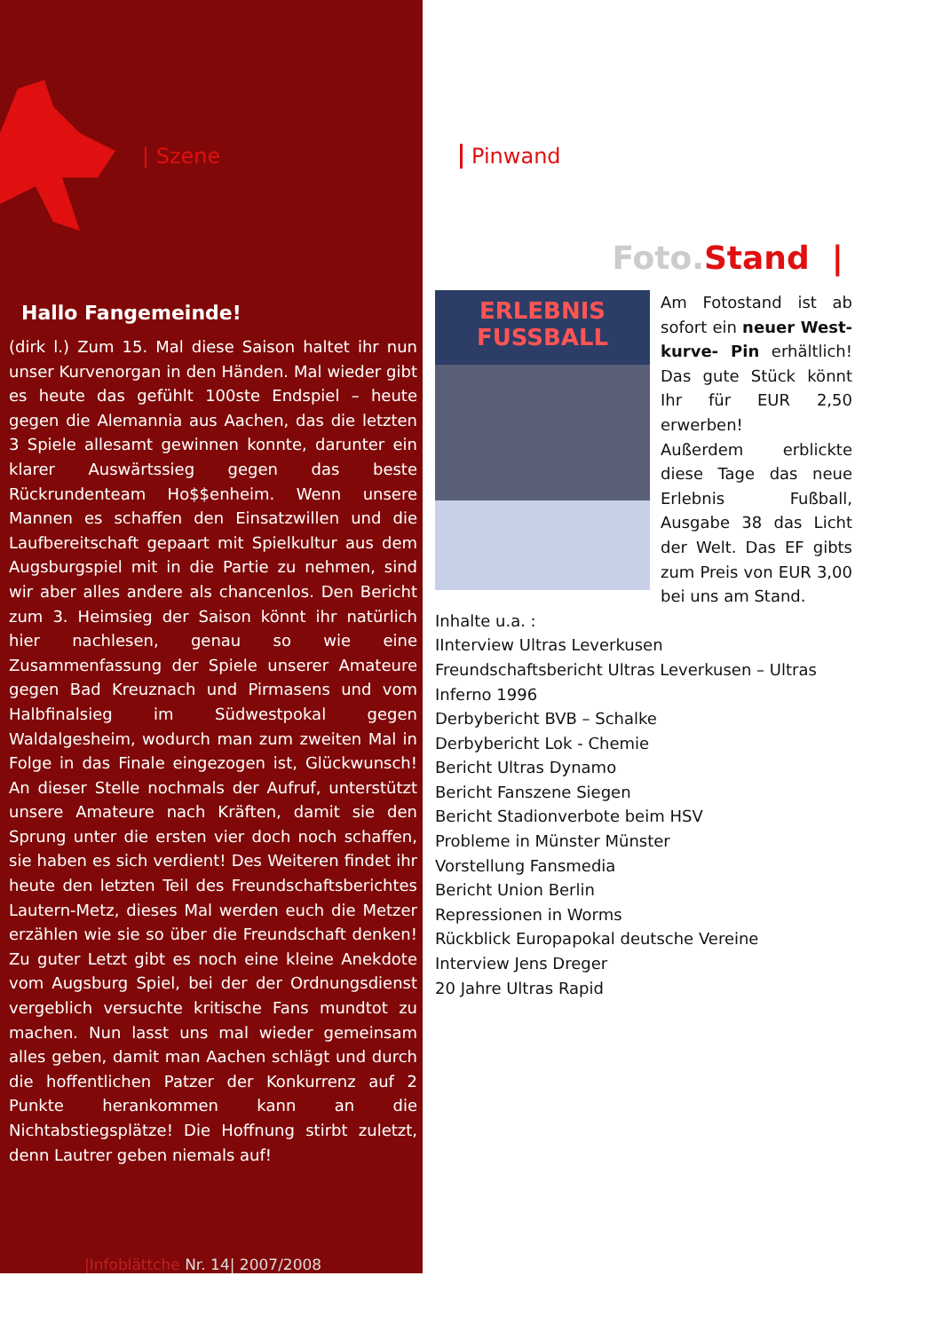| Szene
Hallo Fangemeinde!
(dirk l.) Zum 15. Mal diese Saison haltet ihr nun unser Kurvenorgan in den Händen. Mal wieder gibt es heute das gefühlt 100ste Endspiel – heute gegen die Alemannia aus Aachen, das die letzten 3 Spiele allesamt gewinnen konnte, darunter ein klarer Auswärtssieg gegen das beste Rückrundenteam Ho$$enheim. Wenn unsere Mannen es schaffen den Einsatzwillen und die Laufbereitschaft gepaart mit Spielkultur aus dem Augsburgspiel mit in die Partie zu nehmen, sind wir aber alles andere als chancenlos. Den Bericht zum 3. Heimsieg der Saison könnt ihr natürlich hier nachlesen, genau so wie eine Zusammenfassung der Spiele unserer Amateure gegen Bad Kreuznach und Pirmasens und vom Halbfinalsieg im Südwestpokal gegen Waldalgesheim, wodurch man zum zweiten Mal in Folge in das Finale eingezogen ist, Glückwunsch! An dieser Stelle nochmals der Aufruf, unterstützt unsere Amateure nach Kräften, damit sie den Sprung unter die ersten vier doch noch schaffen, sie haben es sich verdient! Des Weiteren findet ihr heute den letzten Teil des Freundschaftsberichtes Lautern-Metz, dieses Mal werden euch die Metzer erzählen wie sie so über die Freundschaft denken! Zu guter Letzt gibt es noch eine kleine Anekdote vom Augsburg Spiel, bei der der Ordnungsdienst vergeblich versuchte kritische Fans mundtot zu machen. Nun lasst uns mal wieder gemeinsam alles geben, damit man Aachen schlägt und durch die hoffentlichen Patzer der Konkurrenz auf 2 Punkte herankommen kann an die Nichtabstiegsplätze! Die Hoffnung stirbt zuletzt, denn Lautrer geben niemals auf!
|Infoblättche Nr. 14| 2007/2008
Pinwand
Foto. Stand |
ERLEBNIS FUSSBALL
Am Fotostand ist ab sofort ein neuer West-kurve- Pin erhältlich! Das gute Stück könnt Ihr für EUR 2,50 erwerben!
Außerdem erblickte diese Tage das neue Erlebnis Fußball, Ausgabe 38 das Licht der Welt. Das EF gibts zum Preis von EUR 3,00 bei uns am Stand.
Inhalte u.a. :
IInterview Ultras Leverkusen
Freundschaftsbericht Ultras Leverkusen – Ultras Inferno 1996
Derbybericht BVB – Schalke
Derbybericht Lok - Chemie
Bericht Ultras Dynamo
Bericht Fanszene Siegen
Bericht Stadionverbote beim HSV
Probleme in Münster Münster
Vorstellung Fansmedia
Bericht Union Berlin
Repressionen in Worms
Rückblick Europapokal deutsche Vereine
Interview Jens Dreger
20 Jahre Ultras Rapid